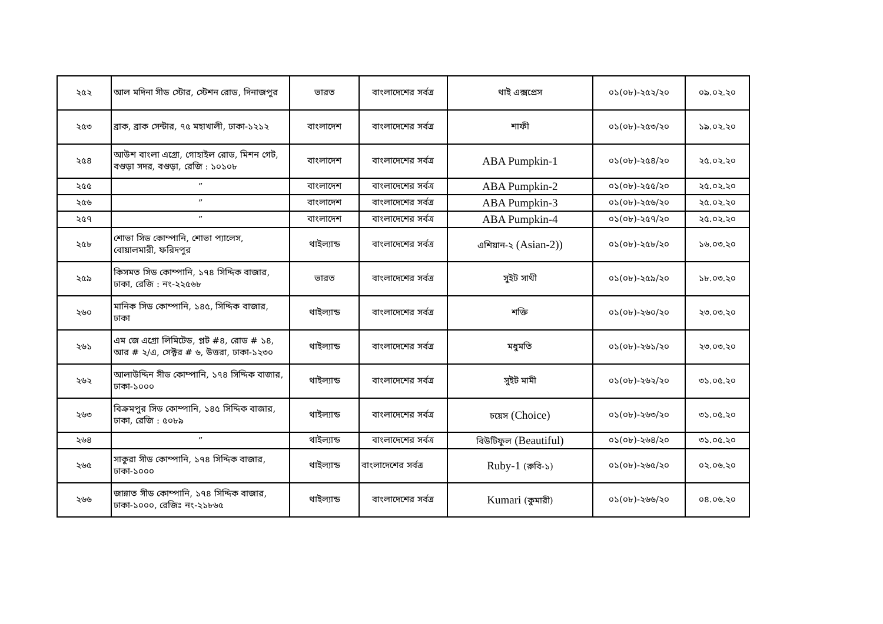| ২৫২ | আল মদিনা সীড স্টোর, স্টেশন রোড, দিনাজপুর | ভারত | বাংলাদেশের সর্বত্র | থাই এক্সপ্রেস | ০১(০৮)-২৫২/২০ | ০৯.০২.২০ |
| ২৫৩ | ব্রাক, ব্রাক সেন্টার, ৭৫ মহাখালী, ঢাকা-১২১২ | বাংলাদেশ | বাংলাদেশের সর্বত্র | শাফী | ০১(০৮)-২৫৩/২০ | ১৯.০২.২০ |
| ২৫৪ | আউশ বাংলা এগ্রো, গোহাইল রোড, মিশন গেট, বগুড়া সদর, বগুড়া, রেজি : ১০১০৮ | বাংলাদেশ | বাংলাদেশের সর্বত্র | ABA Pumpkin-1 | ০১(০৮)-২৫৪/২০ | ২৫.০২.২০ |
| ২৫৫ | ” | বাংলাদেশ | বাংলাদেশের সর্বত্র | ABA Pumpkin-2 | ০১(০৮)-২৫৫/২০ | ২৫.০২.২০ |
| ২৫৬ | ” | বাংলাদেশ | বাংলাদেশের সর্বত্র | ABA Pumpkin-3 | ০১(০৮)-২৫৬/২০ | ২৫.০২.২০ |
| ২৫৭ | ” | বাংলাদেশ | বাংলাদেশের সর্বত্র | ABA Pumpkin-4 | ০১(০৮)-২৫৭/২০ | ২৫.০২.২০ |
| ২৫৮ | শোভা সিড কোম্পানি, শোভা প্যালেস, বোয়ালমারী, ফরিদপুর | থাইল্যান্ড | বাংলাদেশের সর্বত্র | এশিয়ান-২ (Asian-2)) | ০১(০৮)-২৫৮/২০ | ১৬.০৩.২০ |
| ২৫৯ | কিসমত সিড কোম্পানি, ১৭৪ সিদ্দিক বাজার, ঢাকা, রেজি : নং-২২৫৬৮ | ভারত | বাংলাদেশের সর্বত্র | সুইট সাথী | ০১(০৮)-২৫৯/২০ | ১৮.০৩.২০ |
| ২৬০ | মানিক সিড কোম্পানি, ১৪৫, সিদ্দিক বাজার, ঢাকা | থাইল্যান্ড | বাংলাদেশের সর্বত্র | শক্তি | ০১(০৮)-২৬০/২০ | ২৩.০৩.২০ |
| ২৬১ | এম জে এগ্রো লিমিটেড, প্লট #৪, রোড # ১৪, আর # ২/এ, সেক্টর # ৬, উত্তরা, ঢাকা-১২৩০ | থাইল্যান্ড | বাংলাদেশের সর্বত্র | মধুমতি | ০১(০৮)-২৬১/২০ | ২৩.০৩.২০ |
| ২৬২ | আলাউদ্দিন সীড কোম্পানি, ১৭৪ সিদ্দিক বাজার, ঢাকা-১০০০ | থাইল্যান্ড | বাংলাদেশের সর্বত্র | সুইট মামী | ০১(০৮)-২৬২/২০ | ৩১.০৫.২০ |
| ২৬৩ | বিক্রমপুর সিড কোম্পানি, ১৪৫ সিদ্দিক বাজার, ঢাকা, রেজি : ৫০৮৯ | থাইল্যান্ড | বাংলাদেশের সর্বত্র | চয়েস (Choice) | ০১(০৮)-২৬৩/২০ | ৩১.০৫.২০ |
| ২৬৪ | ” | থাইল্যান্ড | বাংলাদেশের সর্বত্র | বিউটিফুল (Beautiful) | ০১(০৮)-২৬৪/২০ | ৩১.০৫.২০ |
| ২৬৫ | সাকুরা সীড কোম্পানি, ১৭৪ সিদ্দিক বাজার, ঢাকা-১০০০ | থাইল্যান্ড | বাংলাদেশের সর্বত্র | Ruby-1 (রুবি-১) | ০১(০৮)-২৬৫/২০ | ০২.০৬.২০ |
| ২৬৬ | জান্নাত সীড কোম্পানি, ১৭৪ সিদ্দিক বাজার, ঢাকা-১০০০, রেজিঃ নং-২১৮৬৫ | থাইল্যান্ড | বাংলাদেশের সর্বত্র | Kumari (কুমারী) | ০১(০৮)-২৬৬/২০ | ০৪.০৬.২০ |